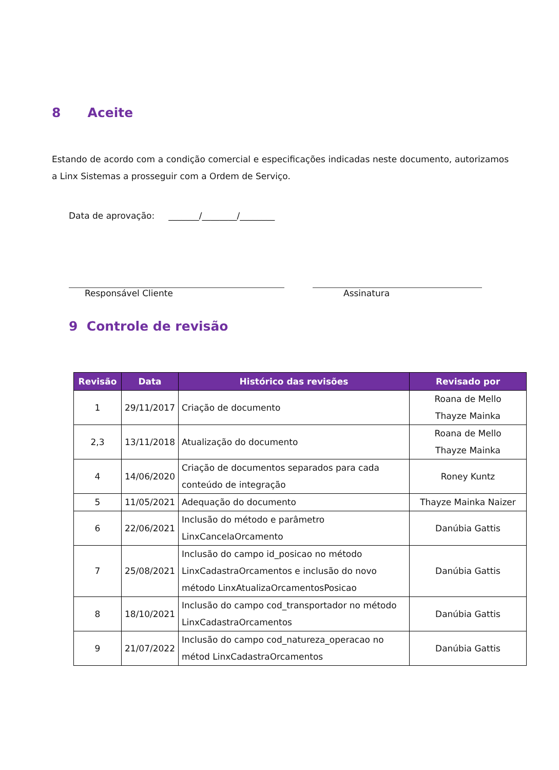8 Aceite
Estando de acordo com a condição comercial e especificações indicadas neste documento, autorizamos a Linx Sistemas a prosseguir com a Ordem de Serviço.
Data de aprovação: _______/________/________
Responsável Cliente Assinatura
9 Controle de revisão
| Revisão | Data | Histórico das revisões | Revisado por |
| --- | --- | --- | --- |
| 1 | 29/11/2017 | Criação de documento | Roana de Mello Thayze Mainka |
| 2,3 | 13/11/2018 | Atualização do documento | Roana de Mello Thayze Mainka |
| 4 | 14/06/2020 | Criação de documentos separados para cada conteúdo de integração | Roney Kuntz |
| 5 | 11/05/2021 | Adequação do documento | Thayze Mainka Naizer |
| 6 | 22/06/2021 | Inclusão do método e parâmetro LinxCancelaOrcamento | Danúbia Gattis |
| 7 | 25/08/2021 | Inclusão do campo id_posicao no método LinxCadastraOrcamentos e inclusão do novo método LinxAtualizaOrcamentosPosicao | Danúbia Gattis |
| 8 | 18/10/2021 | Inclusão do campo cod_transportador no método LinxCadastraOrcamentos | Danúbia Gattis |
| 9 | 21/07/2022 | Inclusão do campo cod_natureza_operacao no métod LinxCadastraOrcamentos | Danúbia Gattis |